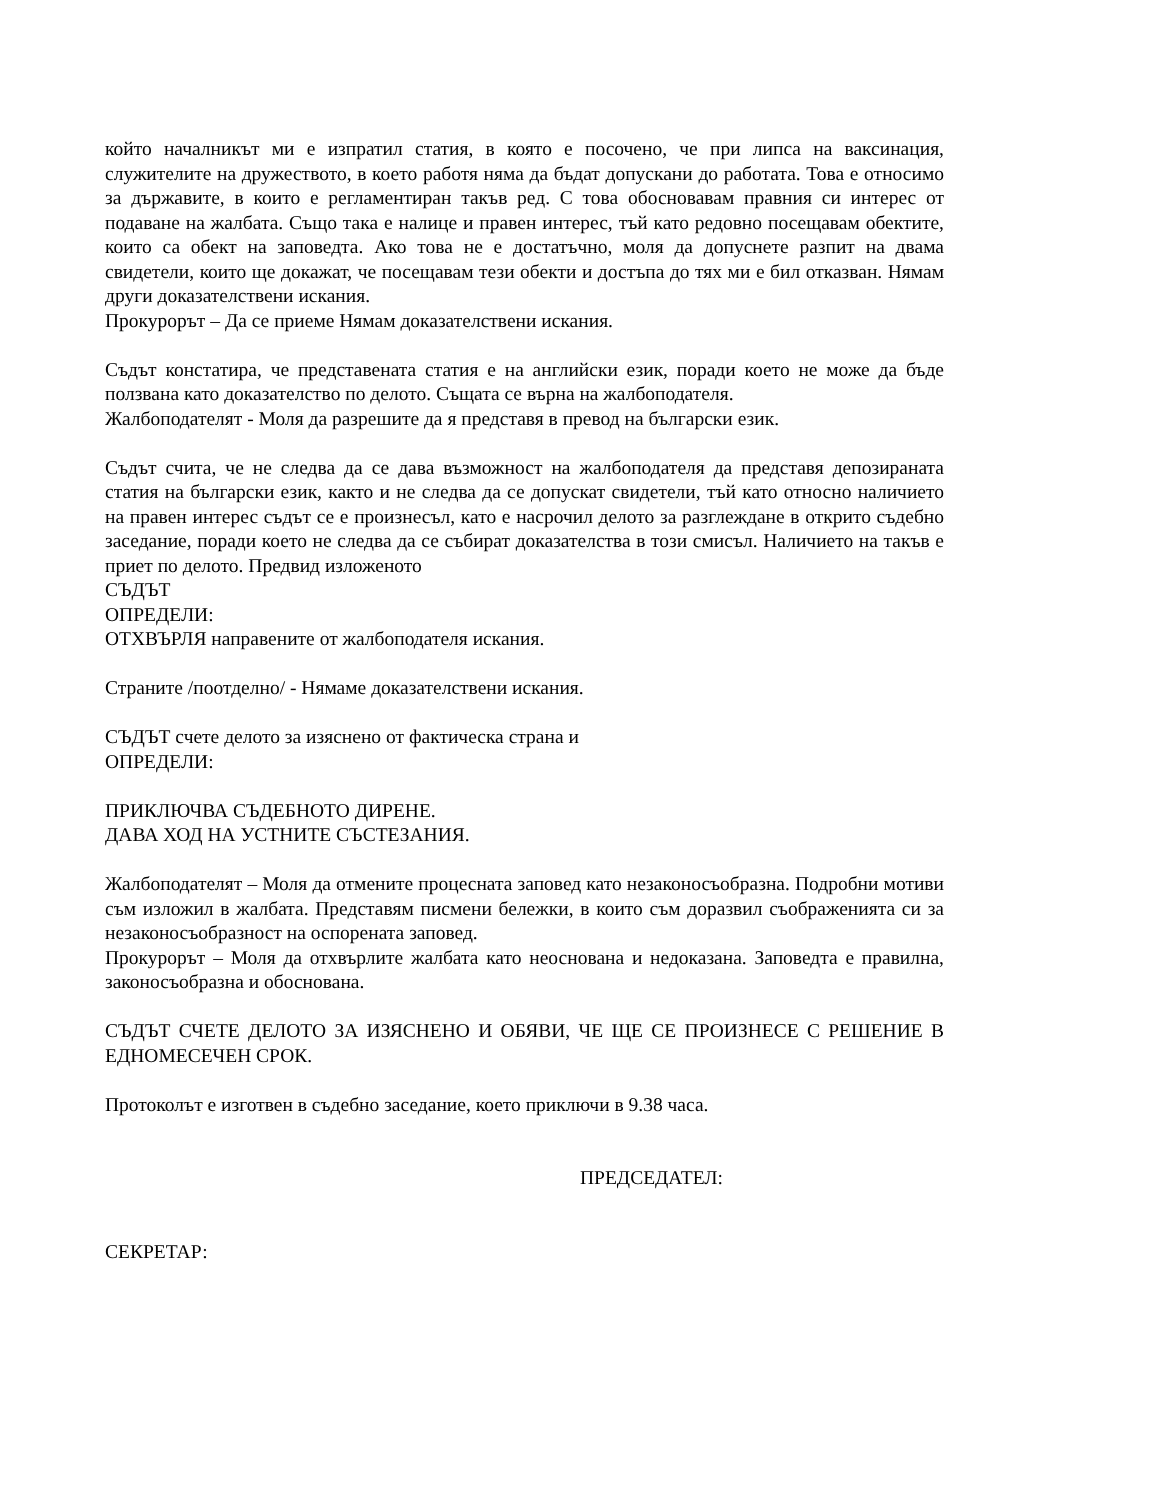който началникът ми е изпратил статия, в която е посочено, че при липса на ваксинация, служителите на дружеството, в което работя няма да бъдат допускани до работата. Това е относимо за държавите, в които е регламентиран такъв ред. С това обосновавам правния си интерес от подаване на жалбата. Също така е налице и правен интерес, тъй като редовно посещавам обектите, които са обект на заповедта. Ако това не е достатъчно, моля да допуснете разпит на двама свидетели, които ще докажат, че посещавам тези обекти и достъпа до тях ми е бил отказван. Нямам други доказателствени искания.
Прокурорът – Да се приеме Нямам доказателствени искания.
Съдът констатира, че представената статия е на английски език, поради което не може да бъде ползвана като доказателство по делото. Същата се върна на жалбоподателя.
Жалбоподателят - Моля да разрешите да я представя в превод на български език.
Съдът счита, че не следва да се дава възможност на жалбоподателя да представя депозираната статия на български език, както и не следва да се допускат свидетели, тъй като относно наличието на правен интерес съдът се е произнесъл, като е насрочил делото за разглеждане в открито съдебно заседание, поради което не следва да се събират доказателства в този смисъл. Наличието на такъв е приет по делото. Предвид изложеното
СЪДЪТ
ОПРЕДЕЛИ:
ОТХВЪРЛЯ направените от жалбоподателя искания.
Страните /поотделно/ - Нямаме доказателствени искания.
СЪДЪТ счете делото за изяснено от фактическа страна и
ОПРЕДЕЛИ:
ПРИКЛЮЧВА СЪДЕБНОТО ДИРЕНЕ.
ДАВА ХОД НА УСТНИТЕ СЪСТЕЗАНИЯ.
Жалбоподателят – Моля да отмените процесната заповед като незаконосъобразна. Подробни мотиви съм изложил в жалбата. Представям писмени бележки, в които съм доразвил съображенията си за незаконосъобразност на оспорената заповед.
Прокурорът – Моля да отхвърлите жалбата като неоснована и недоказана. Заповедта е правилна, законосъобразна и обоснована.
СЪДЪТ СЧЕТЕ ДЕЛОТО ЗА ИЗЯСНЕНО И ОБЯВИ, ЧЕ ЩЕ СЕ ПРОИЗНЕСЕ С РЕШЕНИЕ В ЕДНОМЕСЕЧЕН СРОК.
Протоколът е изготвен в съдебно заседание, което приключи в 9.38 часа.
ПРЕДСЕДАТЕЛ:
СЕКРЕТАР: